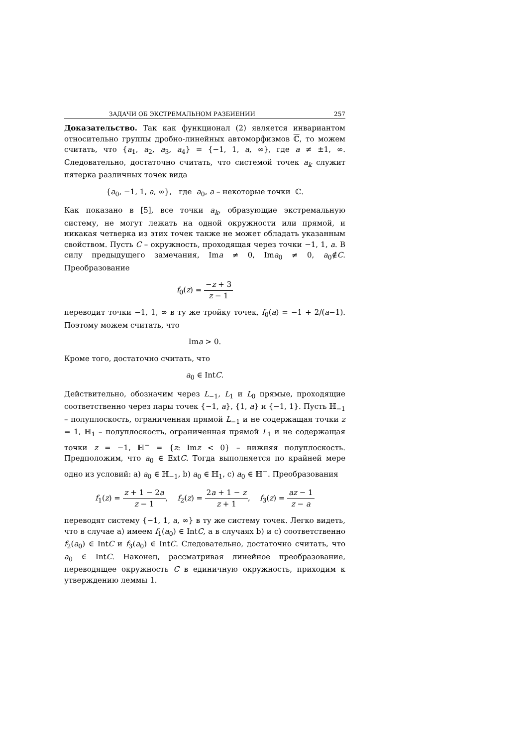ЗАДАЧИ ОБ ЭКСТРЕМАЛЬНОМ РАЗБИЕНИИ 257
Доказательство. Так как функционал (2) является инвариантом относительно группы дробно-линейных автоморфизмов ℂ, то можем считать, что {a<sub>1</sub>, a<sub>2</sub>, a<sub>3</sub>, a<sub>4</sub>} = {−1, 1, a, ∞}, где a ≠ ±1, ∞. Следовательно, достаточно считать, что системой точек a<sub>k</sub> служит пятерка различных точек вида
{a<sub>0</sub>, −1, 1, a, ∞}, где a<sub>0</sub>, a – некоторые точки ℂ.
Как показано в [5], все точки a<sub>k</sub>, образующие экстремальную систему, не могут лежать на одной окружности или прямой, и никакая четверка из этих точек также не может обладать указанным свойством. Пусть C – окружность, проходящая через точки −1, 1, a. В силу предыдущего замечания, Ima ≠ 0, Ima<sub>0</sub> ≠ 0, a<sub>0</sub>∉C. Преобразование
f<sub>0</sub>(z) = −z + 3 z − 1
переводит точки −1, 1, ∞ в ту же тройку точек, f<sub>0</sub>(a) = −1 + 2/(a−1). Поэтому можем считать, что
Ima > 0.
Кроме того, достаточно считать, что
a<sub>0</sub> ∈ IntC.
Действительно, обозначим через L<sub>−1</sub>, L<sub>1</sub> и L<sub>0</sub> прямые, проходящие соответственно через пары точек {−1, a}, {1, a} и {−1, 1}. Пусть ℍ<sub>−1</sub> – полуплоскость, ограниченная прямой L<sub>−1</sub> и не содержащая точки z = 1, ℍ<sub>1</sub> – полуплоскость, ограниченная прямой L<sub>1</sub> и не содержащая точки z = −1, ℍ<sup>−</sup> = {z: Imz < 0} – нижняя полуплоскость. Предположим, что a<sub>0</sub> ∈ ExtC. Тогда выполняется по крайней мере одно из условий: a) a<sub>0</sub> ∈ ℍ<sub>−1</sub>, b) a<sub>0</sub> ∈ ℍ<sub>1</sub>, c) a<sub>0</sub> ∈ ℍ<sup>−</sup>. Преобразования
f<sub>1</sub>(z) = z + 1 − 2a z − 1, f<sub>2</sub>(z) = 2a + 1 − z z + 1, f<sub>3</sub>(z) = az − 1 z − a
переводят систему {−1, 1, a, ∞} в ту же систему точек. Легко видеть, что в случае a) имеем f<sub>1</sub>(a<sub>0</sub>) ∈ IntC, а в случаях b) и c) соответственно f<sub>2</sub>(a<sub>0</sub>) ∈ IntC и f<sub>3</sub>(a<sub>0</sub>) ∈ IntC. Следовательно, достаточно считать, что a<sub>0</sub> ∈ IntC. Наконец, рассматривая линейное преобразование, переводящее окружность C в единичную окружность, приходим к утверждению леммы 1.